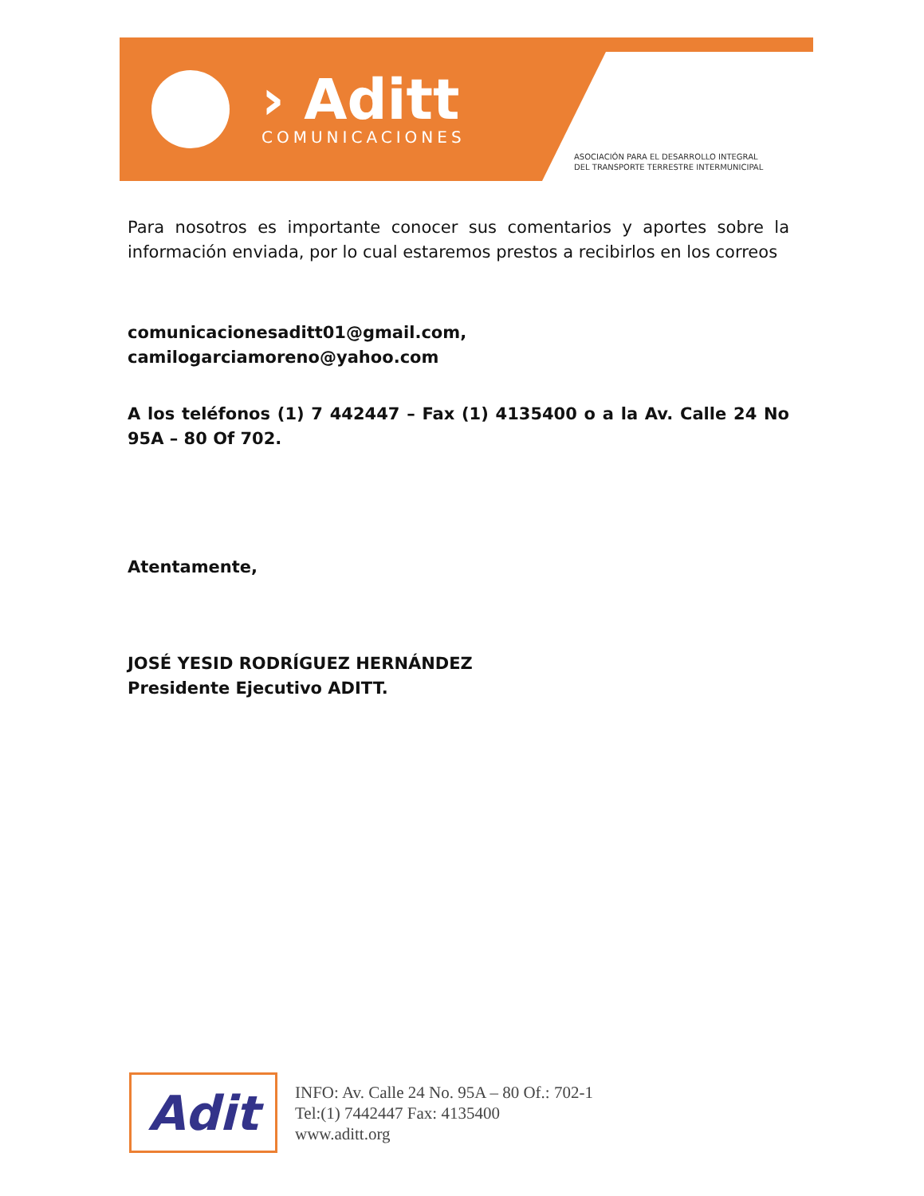› Aditt
COMUNICACIONES
ASOCIACIÓN PARA EL DESARROLLO INTEGRAL
DEL TRANSPORTE TERRESTRE INTERMUNICIPAL
Para nosotros es importante conocer sus comentarios y aportes sobre la información enviada, por lo cual estaremos prestos a recibirlos en los correos
comunicacionesaditt01@gmail.com,
camilogarciamoreno@yahoo.com
A los teléfonos (1) 7 442447 – Fax (1) 4135400 o a la Av. Calle 24 No 95A – 80 Of 702.
Atentamente,
JOSÉ YESID RODRÍGUEZ HERNÁNDEZ
Presidente Ejecutivo ADITT.
Adit
INFO: Av. Calle 24 No. 95A – 80 Of.: 702-1
Tel:(1) 7442447 Fax: 4135400
www.aditt.org